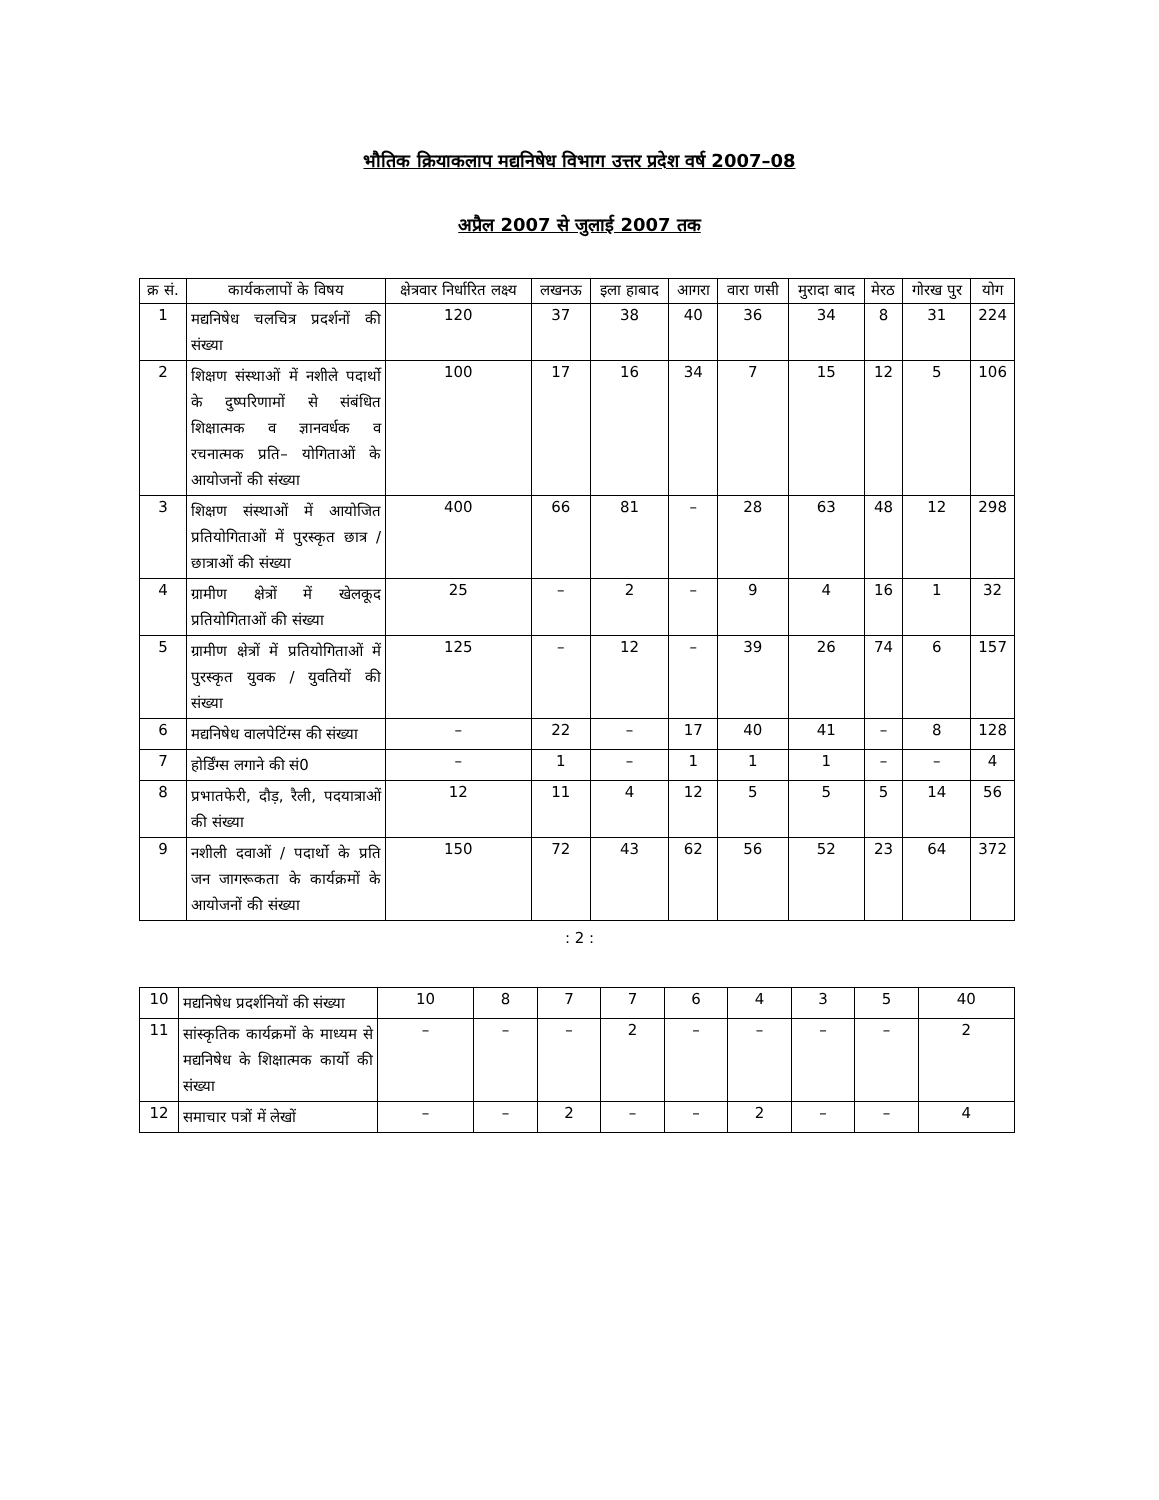भौतिक क्रियाकलाप मद्यनिषेध विभाग उत्तर प्रदेश वर्ष 2007–08
अप्रैल 2007 से जुलाई 2007 तक
| क्र सं. | कार्यकलापों के विषय | क्षेत्रवार निर्धारित लक्ष्य | लखनऊ | इला हाबाद | आगरा | वारा णसी | मुरादा बाद | मेरठ | गोरख पुर | योग |
| --- | --- | --- | --- | --- | --- | --- | --- | --- | --- | --- |
| 1 | मद्यनिषेध चलचित्र प्रदर्शनों की संख्या | 120 | 37 | 38 | 40 | 36 | 34 | 8 | 31 | 224 |
| 2 | शिक्षण संस्थाओं में नशीले पदार्थो के दुष्परिणामों से संबंधित शिक्षात्मक व ज्ञानवर्धक व रचनात्मक प्रति– योगिताओं के आयोजनों की संख्या | 100 | 17 | 16 | 34 | 7 | 15 | 12 | 5 | 106 |
| 3 | शिक्षण संस्थाओं में आयोजित प्रतियोगिताओं में पुरस्कृत छात्र / छात्राओं की संख्या | 400 | 66 | 81 | – | 28 | 63 | 48 | 12 | 298 |
| 4 | ग्रामीण क्षेत्रों में खेलकूद प्रतियोगिताओं की संख्या | 25 | – | 2 | – | 9 | 4 | 16 | 1 | 32 |
| 5 | ग्रामीण क्षेत्रों में प्रतियोगिताओं में पुरस्कृत युवक / युवतियों की संख्या | 125 | – | 12 | – | 39 | 26 | 74 | 6 | 157 |
| 6 | मद्यनिषेध वालपेटिंग्स की संख्या | – | 22 | – | 17 | 40 | 41 | – | 8 | 128 |
| 7 | होर्डिंग्स लगाने की सं0 | – | 1 | – | 1 | 1 | 1 | – | – | 4 |
| 8 | प्रभातफेरी, दौड़, रैली, पदयात्राओं की संख्या | 12 | 11 | 4 | 12 | 5 | 5 | 5 | 14 | 56 |
| 9 | नशीली दवाओं / पदार्थो के प्रति जन जागरूकता के कार्यक्रमों के आयोजनों की संख्या | 150 | 72 | 43 | 62 | 56 | 52 | 23 | 64 | 372 |
: 2 :
| 10 | मद्यनिषेध प्रदर्शनियों की संख्या | 10 | 8 | 7 | 7 | 6 | 4 | 3 | 5 | 40 |
| 11 | सांस्कृतिक कार्यक्रमों के माध्यम से मद्यनिषेध के शिक्षात्मक कार्यो की संख्या | – | – | – | 2 | – | – | – | – | 2 |
| 12 | समाचार पत्रों में लेखों | – | – | 2 | – | – | 2 | – | – | 4 |